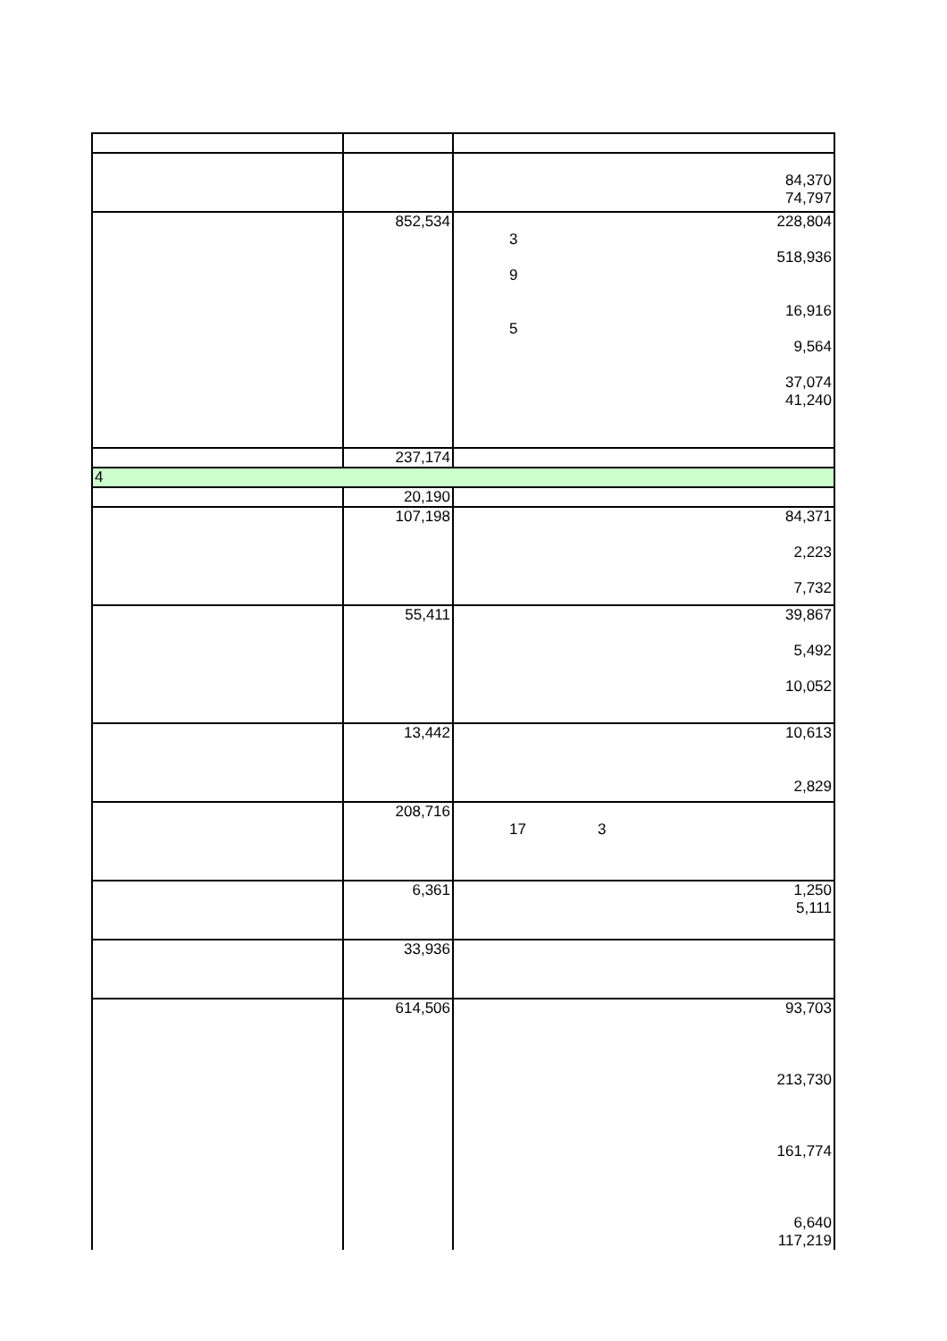| | | 84,370 74,797 |
| | 852,534 | 228,804 3 518,936 9 16,916 5 9,564 37,074 41,240 |
| | 237,174 | |
| 4 | | |
| | 20,190 | |
| | 107,198 | 84,371 2,223 7,732 |
| | 55,411 | 39,867 5,492 10,052 |
| | 13,442 | 10,613 2,829 |
| | 208,716 | 17 3 |
| | 6,361 | 1,250 5,111 |
| | 33,936 | |
| | 614,506 | 93,703 213,730 161,774 6,640 117,219 |